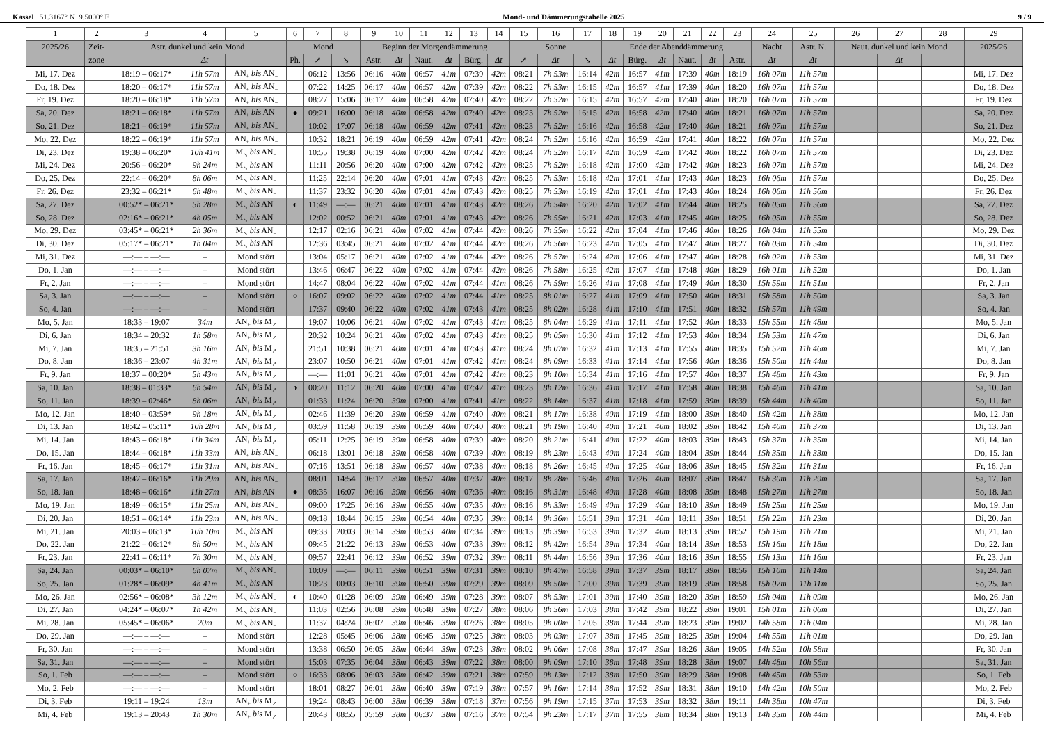Kassel 51.3167° N 9.5000° E Mond- und Dämmerungstabelle 2025 9 / 9
| 1 | 2 | 3 | 4 | 5 | 6 | 7 | 8 | 9 | 10 | 11 | 12 | 13 | 14 | 15 | 16 | 17 | 18 | 19 | 20 | 21 | 22 | 23 | 24 | 25 | 26 | 27 | 28 | 29 |
| --- | --- | --- | --- | --- | --- | --- | --- | --- | --- | --- | --- | --- | --- | --- | --- | --- | --- | --- | --- | --- | --- | --- | --- | --- | --- | --- | --- | --- |
| 2025/26 | Zeit- | Astr. dunkel und kein Mond | | | Mond | | | Beginn der Morgendämmerung | | | | | | Sonne | | | Ende der Abenddämmerung | | | | | | Nacht | Astr. N. | Naut. dunkel und kein Mond | | | 2025/26 |
| | zone | | Δt | | Ph. | ↗ | ↘ | Astr. | Δt | Naut. | Δt | Bürg. | Δt | ↗ | Δt | ↘ | Δt | Bürg. | Δt | Naut. | Δt | Astr. | Δt | Δt | | Δt | | |
| Mi, 17. Dez | | 18:19 – 06:17* | 11h 57m | AN<sub>+</sub> bis AN<sub>−</sub> | | 06:12 | 13:56 | 06:16 | 40m | 06:57 | 41m | 07:39 | 42m | 08:21 | 7h 53m | 16:14 | 42m | 16:57 | 41m | 17:39 | 40m | 18:19 | 16h 07m | 11h 57m | | | | Mi, 17. Dez |
| Do, 18. Dez | | 18:20 – 06:17* | 11h 57m | AN<sub>+</sub> bis AN<sub>−</sub> | | 07:22 | 14:25 | 06:17 | 40m | 06:57 | 42m | 07:39 | 42m | 08:22 | 7h 53m | 16:15 | 42m | 16:57 | 41m | 17:39 | 40m | 18:20 | 16h 07m | 11h 57m | | | | Do, 18. Dez |
| Fr, 19. Dez | | 18:20 – 06:18* | 11h 57m | AN<sub>+</sub> bis AN<sub>−</sub> | | 08:27 | 15:06 | 06:17 | 40m | 06:58 | 42m | 07:40 | 42m | 08:22 | 7h 52m | 16:15 | 42m | 16:57 | 42m | 17:40 | 40m | 18:20 | 16h 07m | 11h 57m | | | | Fr, 19. Dez |
| Sa, 20. Dez | | 18:21 – 06:18* | 11h 57m | AN<sub>+</sub> bis AN<sub>−</sub> | ● | 09:21 | 16:00 | 06:18 | 40m | 06:58 | 42m | 07:40 | 42m | 08:23 | 7h 52m | 16:15 | 42m | 16:58 | 42m | 17:40 | 40m | 18:21 | 16h 07m | 11h 57m | | | | Sa, 20. Dez |
| So, 21. Dez | | 18:21 – 06:19* | 11h 57m | AN<sub>+</sub> bis AN<sub>−</sub> | | 10:02 | 17:07 | 06:18 | 40m | 06:59 | 42m | 07:41 | 42m | 08:23 | 7h 52m | 16:16 | 42m | 16:58 | 42m | 17:40 | 40m | 18:21 | 16h 07m | 11h 57m | | | | So, 21. Dez |
| Mo, 22. Dez | | 18:22 – 06:19* | 11h 57m | AN<sub>+</sub> bis AN<sub>−</sub> | | 10:32 | 18:21 | 06:19 | 40m | 06:59 | 42m | 07:41 | 42m | 08:24 | 7h 52m | 16:16 | 42m | 16:59 | 42m | 17:41 | 40m | 18:22 | 16h 07m | 11h 57m | | | | Mo, 22. Dez |
| Di, 23. Dez | | 19:38 – 06:20* | 10h 41m | M<sub>↘</sub> bis AN<sub>−</sub> | | 10:55 | 19:38 | 06:19 | 40m | 07:00 | 42m | 07:42 | 42m | 08:24 | 7h 52m | 16:17 | 42m | 16:59 | 42m | 17:42 | 40m | 18:22 | 16h 07m | 11h 57m | | | | Di, 23. Dez |
| Mi, 24. Dez | | 20:56 – 06:20* | 9h 24m | M<sub>↘</sub> bis AN<sub>−</sub> | | 11:11 | 20:56 | 06:20 | 40m | 07:00 | 42m | 07:42 | 42m | 08:25 | 7h 52m | 16:18 | 42m | 17:00 | 42m | 17:42 | 40m | 18:23 | 16h 07m | 11h 57m | | | | Mi, 24. Dez |
| Do, 25. Dez | | 22:14 – 06:20* | 8h 06m | M<sub>↘</sub> bis AN<sub>−</sub> | | 11:25 | 22:14 | 06:20 | 40m | 07:01 | 41m | 07:43 | 42m | 08:25 | 7h 53m | 16:18 | 42m | 17:01 | 41m | 17:43 | 40m | 18:23 | 16h 06m | 11h 57m | | | | Do, 25. Dez |
| Fr, 26. Dez | | 23:32 – 06:21* | 6h 48m | M<sub>↘</sub> bis AN<sub>−</sub> | | 11:37 | 23:32 | 06:20 | 40m | 07:01 | 41m | 07:43 | 42m | 08:25 | 7h 53m | 16:19 | 42m | 17:01 | 41m | 17:43 | 40m | 18:24 | 16h 06m | 11h 56m | | | | Fr, 26. Dez |
| Sa, 27. Dez | | 00:52* – 06:21* | 5h 28m | M<sub>↘</sub> bis AN<sub>−</sub> | ◐ | 11:49 | —:— | 06:21 | 40m | 07:01 | 41m | 07:43 | 42m | 08:26 | 7h 54m | 16:20 | 42m | 17:02 | 41m | 17:44 | 40m | 18:25 | 16h 05m | 11h 56m | | | | Sa, 27. Dez |
| So, 28. Dez | | 02:16* – 06:21* | 4h 05m | M<sub>↘</sub> bis AN<sub>−</sub> | | 12:02 | 00:52 | 06:21 | 40m | 07:01 | 41m | 07:43 | 42m | 08:26 | 7h 55m | 16:21 | 42m | 17:03 | 41m | 17:45 | 40m | 18:25 | 16h 05m | 11h 55m | | | | So, 28. Dez |
| Mo, 29. Dez | | 03:45* – 06:21* | 2h 36m | M<sub>↘</sub> bis AN<sub>−</sub> | | 12:17 | 02:16 | 06:21 | 40m | 07:02 | 41m | 07:44 | 42m | 08:26 | 7h 55m | 16:22 | 42m | 17:04 | 41m | 17:46 | 40m | 18:26 | 16h 04m | 11h 55m | | | | Mo, 29. Dez |
| Di, 30. Dez | | 05:17* – 06:21* | 1h 04m | M<sub>↘</sub> bis AN<sub>−</sub> | | 12:36 | 03:45 | 06:21 | 40m | 07:02 | 41m | 07:44 | 42m | 08:26 | 7h 56m | 16:23 | 42m | 17:05 | 41m | 17:47 | 40m | 18:27 | 16h 03m | 11h 54m | | | | Di, 30. Dez |
| Mi, 31. Dez | | —:— – —:— | – | Mond stört | | 13:04 | 05:17 | 06:21 | 40m | 07:02 | 41m | 07:44 | 42m | 08:26 | 7h 57m | 16:24 | 42m | 17:06 | 41m | 17:47 | 40m | 18:28 | 16h 02m | 11h 53m | | | | Mi, 31. Dez |
| Do, 1. Jan | | —:— – —:— | – | Mond stört | | 13:46 | 06:47 | 06:22 | 40m | 07:02 | 41m | 07:44 | 42m | 08:26 | 7h 58m | 16:25 | 42m | 17:07 | 41m | 17:48 | 40m | 18:29 | 16h 01m | 11h 52m | | | | Do, 1. Jan |
| Fr, 2. Jan | | —:— – —:— | – | Mond stört | | 14:47 | 08:04 | 06:22 | 40m | 07:02 | 41m | 07:44 | 41m | 08:26 | 7h 59m | 16:26 | 41m | 17:08 | 41m | 17:49 | 40m | 18:30 | 15h 59m | 11h 51m | | | | Fr, 2. Jan |
| Sa, 3. Jan | | —:— – —:— | – | Mond stört | ○ | 16:07 | 09:02 | 06:22 | 40m | 07:02 | 41m | 07:44 | 41m | 08:25 | 8h 01m | 16:27 | 41m | 17:09 | 41m | 17:50 | 40m | 18:31 | 15h 58m | 11h 50m | | | | Sa, 3. Jan |
| So, 4. Jan | | —:— – —:— | – | Mond stört | | 17:37 | 09:40 | 06:22 | 40m | 07:02 | 41m | 07:43 | 41m | 08:25 | 8h 02m | 16:28 | 41m | 17:10 | 41m | 17:51 | 40m | 18:32 | 15h 57m | 11h 49m | | | | So, 4. Jan |
| Mo, 5. Jan | | 18:33 – 19:07 | 34m | AN<sub>+</sub> bis M<sub>↗</sub> | | 19:07 | 10:06 | 06:21 | 40m | 07:02 | 41m | 07:43 | 41m | 08:25 | 8h 04m | 16:29 | 41m | 17:11 | 41m | 17:52 | 40m | 18:33 | 15h 55m | 11h 48m | | | | Mo, 5. Jan |
| Di, 6. Jan | | 18:34 – 20:32 | 1h 58m | AN<sub>+</sub> bis M<sub>↗</sub> | | 20:32 | 10:24 | 06:21 | 40m | 07:02 | 41m | 07:43 | 41m | 08:25 | 8h 05m | 16:30 | 41m | 17:12 | 41m | 17:53 | 40m | 18:34 | 15h 53m | 11h 47m | | | | Di, 6. Jan |
| Mi, 7. Jan | | 18:35 – 21:51 | 3h 16m | AN<sub>+</sub> bis M<sub>↗</sub> | | 21:51 | 10:38 | 06:21 | 40m | 07:01 | 41m | 07:43 | 41m | 08:24 | 8h 07m | 16:32 | 41m | 17:13 | 41m | 17:55 | 40m | 18:35 | 15h 52m | 11h 46m | | | | Mi, 7. Jan |
| Do, 8. Jan | | 18:36 – 23:07 | 4h 31m | AN<sub>+</sub> bis M<sub>↗</sub> | | 23:07 | 10:50 | 06:21 | 40m | 07:01 | 41m | 07:42 | 41m | 08:24 | 8h 09m | 16:33 | 41m | 17:14 | 41m | 17:56 | 40m | 18:36 | 15h 50m | 11h 44m | | | | Do, 8. Jan |
| Fr, 9. Jan | | 18:37 – 00:20* | 5h 43m | AN<sub>+</sub> bis M<sub>↗</sub> | | —:— | 11:01 | 06:21 | 40m | 07:01 | 41m | 07:42 | 41m | 08:23 | 8h 10m | 16:34 | 41m | 17:16 | 41m | 17:57 | 40m | 18:37 | 15h 48m | 11h 43m | | | | Fr, 9. Jan |
| Sa, 10. Jan | | 18:38 – 01:33* | 6h 54m | AN<sub>+</sub> bis M<sub>↗</sub> | ◑ | 00:20 | 11:12 | 06:20 | 40m | 07:00 | 41m | 07:42 | 41m | 08:23 | 8h 12m | 16:36 | 41m | 17:17 | 41m | 17:58 | 40m | 18:38 | 15h 46m | 11h 41m | | | | Sa, 10. Jan |
| So, 11. Jan | | 18:39 – 02:46* | 8h 06m | AN<sub>+</sub> bis M<sub>↗</sub> | | 01:33 | 11:24 | 06:20 | 39m | 07:00 | 41m | 07:41 | 41m | 08:22 | 8h 14m | 16:37 | 41m | 17:18 | 41m | 17:59 | 39m | 18:39 | 15h 44m | 11h 40m | | | | So, 11. Jan |
| Mo, 12. Jan | | 18:40 – 03:59* | 9h 18m | AN<sub>+</sub> bis M<sub>↗</sub> | | 02:46 | 11:39 | 06:20 | 39m | 06:59 | 41m | 07:40 | 40m | 08:21 | 8h 17m | 16:38 | 40m | 17:19 | 41m | 18:00 | 39m | 18:40 | 15h 42m | 11h 38m | | | | Mo, 12. Jan |
| Di, 13. Jan | | 18:42 – 05:11* | 10h 28m | AN<sub>+</sub> bis M<sub>↗</sub> | | 03:59 | 11:58 | 06:19 | 39m | 06:59 | 40m | 07:40 | 40m | 08:21 | 8h 19m | 16:40 | 40m | 17:21 | 40m | 18:02 | 39m | 18:42 | 15h 40m | 11h 37m | | | | Di, 13. Jan |
| Mi, 14. Jan | | 18:43 – 06:18* | 11h 34m | AN<sub>+</sub> bis M<sub>↗</sub> | | 05:11 | 12:25 | 06:19 | 39m | 06:58 | 40m | 07:39 | 40m | 08:20 | 8h 21m | 16:41 | 40m | 17:22 | 40m | 18:03 | 39m | 18:43 | 15h 37m | 11h 35m | | | | Mi, 14. Jan |
| Do, 15. Jan | | 18:44 – 06:18* | 11h 33m | AN<sub>+</sub> bis AN<sub>−</sub> | | 06:18 | 13:01 | 06:18 | 39m | 06:58 | 40m | 07:39 | 40m | 08:19 | 8h 23m | 16:43 | 40m | 17:24 | 40m | 18:04 | 39m | 18:44 | 15h 35m | 11h 33m | | | | Do, 15. Jan |
| Fr, 16. Jan | | 18:45 – 06:17* | 11h 31m | AN<sub>+</sub> bis AN<sub>−</sub> | | 07:16 | 13:51 | 06:18 | 39m | 06:57 | 40m | 07:38 | 40m | 08:18 | 8h 26m | 16:45 | 40m | 17:25 | 40m | 18:06 | 39m | 18:45 | 15h 32m | 11h 31m | | | | Fr, 16. Jan |
| Sa, 17. Jan | | 18:47 – 06:16* | 11h 29m | AN<sub>+</sub> bis AN<sub>−</sub> | | 08:01 | 14:54 | 06:17 | 39m | 06:57 | 40m | 07:37 | 40m | 08:17 | 8h 28m | 16:46 | 40m | 17:26 | 40m | 18:07 | 39m | 18:47 | 15h 30m | 11h 29m | | | | Sa, 17. Jan |
| So, 18. Jan | | 18:48 – 06:16* | 11h 27m | AN<sub>+</sub> bis AN<sub>−</sub> | ● | 08:35 | 16:07 | 06:16 | 39m | 06:56 | 40m | 07:36 | 40m | 08:16 | 8h 31m | 16:48 | 40m | 17:28 | 40m | 18:08 | 39m | 18:48 | 15h 27m | 11h 27m | | | | So, 18. Jan |
| Mo, 19. Jan | | 18:49 – 06:15* | 11h 25m | AN<sub>+</sub> bis AN<sub>−</sub> | | 09:00 | 17:25 | 06:16 | 39m | 06:55 | 40m | 07:35 | 40m | 08:16 | 8h 33m | 16:49 | 40m | 17:29 | 40m | 18:10 | 39m | 18:49 | 15h 25m | 11h 25m | | | | Mo, 19. Jan |
| Di, 20. Jan | | 18:51 – 06:14* | 11h 23m | AN<sub>+</sub> bis AN<sub>−</sub> | | 09:18 | 18:44 | 06:15 | 39m | 06:54 | 40m | 07:35 | 39m | 08:14 | 8h 36m | 16:51 | 39m | 17:31 | 40m | 18:11 | 39m | 18:51 | 15h 22m | 11h 23m | | | | Di, 20. Jan |
| Mi, 21. Jan | | 20:03 – 06:13* | 10h 10m | M<sub>↘</sub> bis AN<sub>−</sub> | | 09:33 | 20:03 | 06:14 | 39m | 06:53 | 40m | 07:34 | 39m | 08:13 | 8h 39m | 16:53 | 39m | 17:32 | 40m | 18:13 | 39m | 18:52 | 15h 19m | 11h 21m | | | | Mi, 21. Jan |
| Do, 22. Jan | | 21:22 – 06:12* | 8h 50m | M<sub>↘</sub> bis AN<sub>−</sub> | | 09:45 | 21:22 | 06:13 | 39m | 06:53 | 40m | 07:33 | 39m | 08:12 | 8h 42m | 16:54 | 39m | 17:34 | 40m | 18:14 | 39m | 18:53 | 15h 16m | 11h 18m | | | | Do, 22. Jan |
| Fr, 23. Jan | | 22:41 – 06:11* | 7h 30m | M<sub>↘</sub> bis AN<sub>−</sub> | | 09:57 | 22:41 | 06:12 | 39m | 06:52 | 39m | 07:32 | 39m | 08:11 | 8h 44m | 16:56 | 39m | 17:36 | 40m | 18:16 | 39m | 18:55 | 15h 13m | 11h 16m | | | | Fr, 23. Jan |
| Sa, 24. Jan | | 00:03* – 06:10* | 6h 07m | M<sub>↘</sub> bis AN<sub>−</sub> | | 10:09 | —:— | 06:11 | 39m | 06:51 | 39m | 07:31 | 39m | 08:10 | 8h 47m | 16:58 | 39m | 17:37 | 39m | 18:17 | 39m | 18:56 | 15h 10m | 11h 14m | | | | Sa, 24. Jan |
| So, 25. Jan | | 01:28* – 06:09* | 4h 41m | M<sub>↘</sub> bis AN<sub>−</sub> | | 10:23 | 00:03 | 06:10 | 39m | 06:50 | 39m | 07:29 | 39m | 08:09 | 8h 50m | 17:00 | 39m | 17:39 | 39m | 18:19 | 39m | 18:58 | 15h 07m | 11h 11m | | | | So, 25. Jan |
| Mo, 26. Jan | | 02:56* – 06:08* | 3h 12m | M<sub>↘</sub> bis AN<sub>−</sub> | ◐ | 10:40 | 01:28 | 06:09 | 39m | 06:49 | 39m | 07:28 | 39m | 08:07 | 8h 53m | 17:01 | 39m | 17:40 | 39m | 18:20 | 39m | 18:59 | 15h 04m | 11h 09m | | | | Mo, 26. Jan |
| Di, 27. Jan | | 04:24* – 06:07* | 1h 42m | M<sub>↘</sub> bis AN<sub>−</sub> | | 11:03 | 02:56 | 06:08 | 39m | 06:48 | 39m | 07:27 | 38m | 08:06 | 8h 56m | 17:03 | 38m | 17:42 | 39m | 18:22 | 39m | 19:01 | 15h 01m | 11h 06m | | | | Di, 27. Jan |
| Mi, 28. Jan | | 05:45* – 06:06* | 20m | M<sub>↘</sub> bis AN<sub>−</sub> | | 11:37 | 04:24 | 06:07 | 39m | 06:46 | 39m | 07:26 | 38m | 08:05 | 9h 00m | 17:05 | 38m | 17:44 | 39m | 18:23 | 39m | 19:02 | 14h 58m | 11h 04m | | | | Mi, 28. Jan |
| Do, 29. Jan | | —:— – —:— | – | Mond stört | | 12:28 | 05:45 | 06:06 | 38m | 06:45 | 39m | 07:25 | 38m | 08:03 | 9h 03m | 17:07 | 38m | 17:45 | 39m | 18:25 | 39m | 19:04 | 14h 55m | 11h 01m | | | | Do, 29. Jan |
| Fr, 30. Jan | | —:— – —:— | – | Mond stört | | 13:38 | 06:50 | 06:05 | 38m | 06:44 | 39m | 07:23 | 38m | 08:02 | 9h 06m | 17:08 | 38m | 17:47 | 39m | 18:26 | 38m | 19:05 | 14h 52m | 10h 58m | | | | Fr, 30. Jan |
| Sa, 31. Jan | | —:— – —:— | – | Mond stört | | 15:03 | 07:35 | 06:04 | 38m | 06:43 | 39m | 07:22 | 38m | 08:00 | 9h 09m | 17:10 | 38m | 17:48 | 39m | 18:28 | 38m | 19:07 | 14h 48m | 10h 56m | | | | Sa, 31. Jan |
| So, 1. Feb | | —:— – —:— | – | Mond stört | ○ | 16:33 | 08:06 | 06:03 | 38m | 06:42 | 39m | 07:21 | 38m | 07:59 | 9h 13m | 17:12 | 38m | 17:50 | 39m | 18:29 | 38m | 19:08 | 14h 45m | 10h 53m | | | | So, 1. Feb |
| Mo, 2. Feb | | —:— – —:— | – | Mond stört | | 18:01 | 08:27 | 06:01 | 38m | 06:40 | 39m | 07:19 | 38m | 07:57 | 9h 16m | 17:14 | 38m | 17:52 | 39m | 18:31 | 38m | 19:10 | 14h 42m | 10h 50m | | | | Mo, 2. Feb |
| Di, 3. Feb | | 19:11 – 19:24 | 13m | AN<sub>+</sub> bis M<sub>↗</sub> | | 19:24 | 08:43 | 06:00 | 38m | 06:39 | 38m | 07:18 | 37m | 07:56 | 9h 19m | 17:15 | 37m | 17:53 | 39m | 18:32 | 38m | 19:11 | 14h 38m | 10h 47m | | | | Di, 3. Feb |
| Mi, 4. Feb | | 19:13 – 20:43 | 1h 30m | AN<sub>+</sub> bis M<sub>↗</sub> | | 20:43 | 08:55 | 05:59 | 38m | 06:37 | 38m | 07:16 | 37m | 07:54 | 9h 23m | 17:17 | 37m | 17:55 | 38m | 18:34 | 38m | 19:13 | 14h 35m | 10h 44m | | | | Mi, 4. Feb |